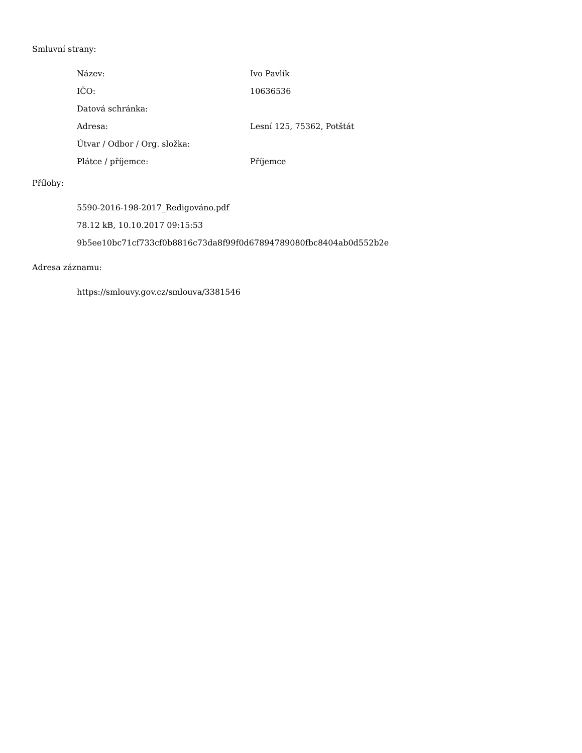Smluvní strany:
| Název: | Ivo Pavlík |
| IČO: | 10636536 |
| Datová schránka: | |
| Adresa: | Lesní 125, 75362, Potštát |
| Útvar / Odbor / Org. složka: | |
| Plátce / příjemce: | Příjemce |
Přílohy:
5590-2016-198-2017_Redigováno.pdf
78.12 kB, 10.10.2017 09:15:53
9b5ee10bc71cf733cf0b8816c73da8f99f0d67894789080fbc8404ab0d552b2e
Adresa záznamu:
https://smlouvy.gov.cz/smlouva/3381546